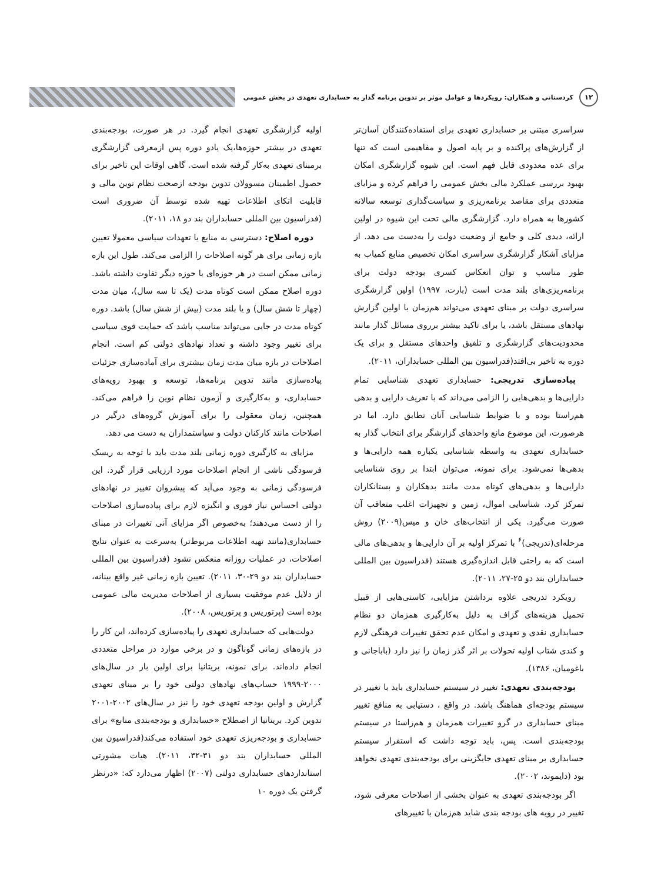۱۲
کردستانی و همکاران: رویکردها و عوامل موثر بر تدوین برنامه گذار به حسابداری تعهدی در بخش عمومی
سراسری مبتنی بر حسابداری تعهدی برای استفاده‌کنندگان آسان‌تر از گزارش‌های پراکنده و بر پایه اصول و مفاهیمی است که تنها برای عده معدودی قابل فهم است. این شیوه گزارشگری امکان بهبود بررسی عملکرد مالی بخش عمومی را فراهم کرده و مزایای متعددی برای مقاصد برنامه‌ریزی و سیاست‌گذاری توسعه سالانه کشورها به همراه دارد. گزارشگری مالی تحت این شیوه در اولین ارائه، دیدی کلی و جامع از وضعیت دولت را به‌دست می دهد. از مزایای آشکار گزارشگری سراسری امکان تخصیص منابع کمیاب به طور مناسب و توان انعکاس کسری بودجه دولت برای برنامه‌ریزی‌های بلند مدت است (بارت، ۱۹۹۷) اولین گزارشگری سراسری دولت بر مبنای تعهدی می‌تواند هم‌زمان با اولین گزارش نهادهای مستقل باشد، یا برای تاکید بیشتر برروی مسائل گذار مانند محدودیت‌های گزارشگری و تلفیق واحدهای مستقل و برای یک دوره به تاخیر بی‌افتد(فدراسیون بین المللی حسابداران، ۲۰۱۱).
پیاده‌سازی تدریجی: حسابداری تعهدی شناسایی تمام دارایی‌ها و بدهی‌هایی را الزامی می‌داند که با تعریف دارایی و بدهی هم‌راستا بوده و با ضوابط شناسایی آنان تطابق دارد. اما در هرصورت، این موضوع مانع واحدهای گزارشگر برای انتخاب گذار به حسابداری تعهدی به واسطه شناسایی یکباره همه دارایی‌ها و بدهی‌ها نمی‌شود. برای نمونه، می‌توان ابتدا بر روی شناسایی دارایی‌ها و بدهی‌های کوتاه مدت مانند بدهکاران و بستانکاران تمرکز کرد. شناسایی اموال، زمین و تجهیزات اغلب متعاقب آن صورت می‌گیرد. یکی از انتخاب‌های خان و میس(۲۰۰۹) روش مرحله‌ای(تدریجی)<sup>۶</sup> با تمرکز اولیه بر آن دارایی‌ها و بدهی‌های مالی است که به راحتی قابل اندازه‌گیری هستند (فدراسیون بین المللی حسابداران بند دو ۲۵-۲۷، ۲۰۱۱).
رویکرد تدریجی علاوه برداشتن مزایایی، کاستی‌هایی از قبیل تحمیل هزینه‌های گزاف به دلیل به‌کارگیری همزمان دو نظام حسابداری نقدی و تعهدی و امکان عدم تحقق تغییرات فرهنگی لازم و کندی شتاب اولیه تحولات بر اثر گذر زمان را نیز دارد (باباجانی و باغومیان، ۱۳۸۶).
بودجه‌بندی تعهدی: تغییر در سیستم حسابداری باید با تغییر در سیستم بودجه‌ای هماهنگ باشد. در واقع ، دستیابی به منافع تغییر مبنای حسابداری در گرو تغییرات همزمان و هم‌راستا در سیستم بودجه‌بندی است. پس، باید توجه داشت که استقرار سیستم حسابداری بر مبنای تعهدی جایگزینی برای بودجه‌بندی تعهدی نخواهد بود (دایموند، ۲۰۰۲).
اگر بودجه‌بندی تعهدی به عنوان بخشی از اصلاحات معرفی شود، تغییر در رویه های بودجه بندی شاید هم‌زمان با تغییرهای
اولیه گزارشگری تعهدی انجام گیرد. در هر صورت، بودجه‌بندی تعهدی در بیشتر حوزه‌ها،یک یادو دوره پس ازمعرفی گزارشگری برمبنای تعهدی به‌کار گرفته شده است. گاهی اوقات این تاخیر برای حصول اطمینان مسوولان تدوین بودجه ازصحت نظام نوین مالی و قابلیت اتکای اطلاعات تهیه شده توسط آن ضروری است (فدراسیون بین المللی حسابداران بند دو ۱۸، ۲۰۱۱).
دوره اصلاح: دسترسی به منابع یا تعهدات سیاسی معمولا تعیین بازه زمانی برای هر گونه اصلاحات را الزامی می‌کند. طول این بازه زمانی ممکن است در هر حوزه‌ای با حوزه دیگر تفاوت داشته باشد. دوره اصلاح ممکن است کوتاه مدت (یک تا سه سال)، میان مدت (چهار تا شش سال) و یا بلند مدت (بیش از شش سال) باشد. دوره کوتاه مدت در جایی می‌تواند مناسب باشد که حمایت قوی سیاسی برای تغییر وجود داشته و تعداد نهادهای دولتی کم است. انجام اصلاحات در بازه میان مدت زمان بیشتری برای آماده‌سازی جزئیات پیاده‌سازی مانند تدوین برنامه‌ها، توسعه و بهبود رویه‌های حسابداری، و به‌کارگیری و آزمون نظام نوین را فراهم می‌کند. همچنین، زمان معقولی را برای آموزش گروه‌های درگیر در اصلاحات مانند کارکنان دولت و سیاستمداران به دست می دهد.
مزایای به کارگیری دوره زمانی بلند مدت باید با توجه به ریسک فرسودگی ناشی از انجام اصلاحات مورد ارزیابی قرار گیرد. این فرسودگی زمانی به وجود می‌آید که پیشروان تغییر در نهادهای دولتی احساس نیاز فوری و انگیزه لازم برای پیاده‌سازی اصلاحات را از دست می‌دهند؛ به‌خصوص اگر مزایای آنی تغییرات در مبنای حسابداری(مانند تهیه اطلاعات مربوط‌تر) به‌سرعت به عنوان نتایج اصلاحات، در عملیات روزانه منعکس نشود (فدراسیون بین المللی حسابداران بند دو ۲۹-۳۰، ۲۰۱۱). تعیین بازه زمانی غیر واقع بینانه، از دلایل عدم موفقیت بسیاری از اصلاحات مدیریت مالی عمومی بوده است (پرتوریس و پرتوریس، ۲۰۰۸).
دولت‌هایی که حسابداری تعهدی را پیاده‌سازی کرده‌اند، این کار را در بازه‌های زمانی گوناگون و در برخی موارد در مراحل متعددی انجام داده‌اند. برای نمونه، بریتانیا برای اولین بار در سال‌های ۲۰۰۰-۱۹۹۹ حساب‌های نهادهای دولتی خود را بر مبنای تعهدی گزارش و اولین بودجه تعهدی خود را نیز در سال‌های ۲۰۰۲-۲۰۰۱ تدوین کرد. بریتانیا از اصطلاح «حسابداری و بودجه‌بندی منابع» برای حسابداری و بودجه‌ریزی تعهدی خود استفاده می‌کند(فدراسیون بین المللی حسابداران بند دو ۳۱-۳۲، ۲۰۱۱). هیات مشورتی استانداردهای حسابداری دولتی (۲۰۰۷) اظهار می‌دارد که: «درنظر گرفتن یک دوره ۱۰